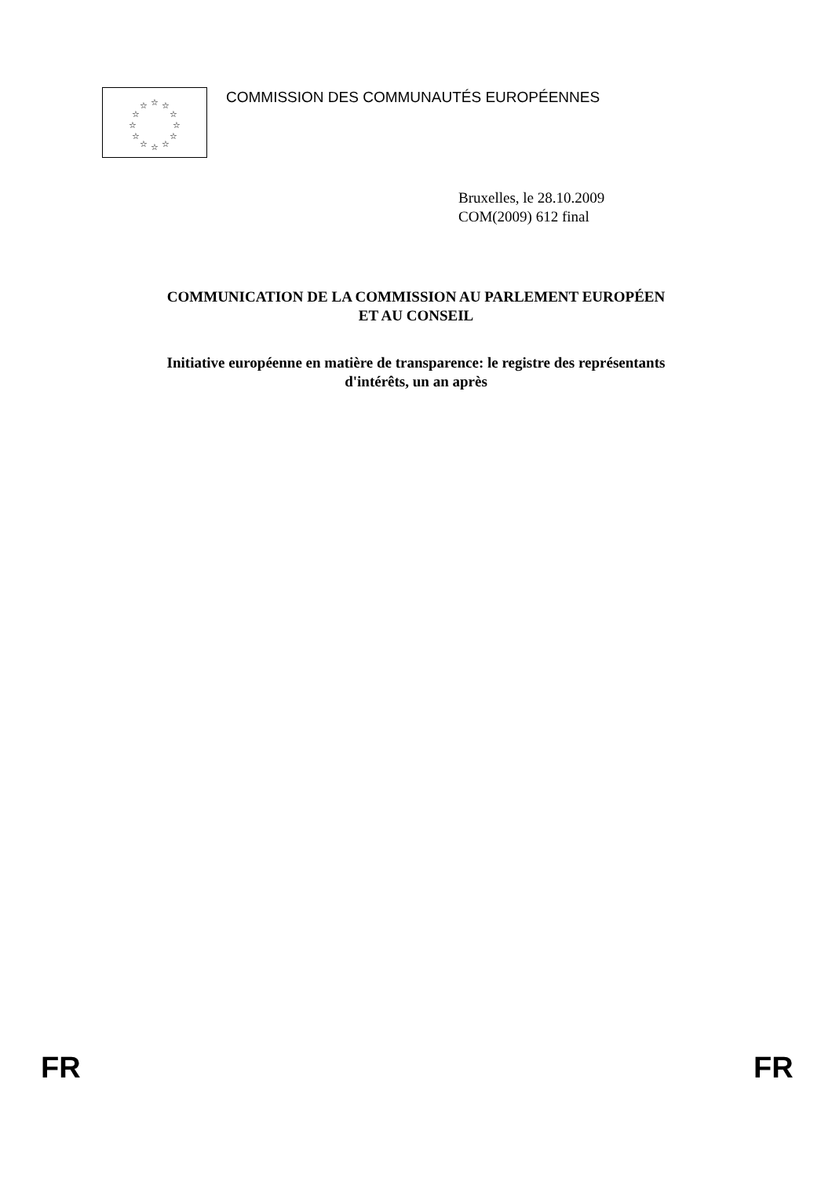☆
☆
☆
☆
☆
☆
☆
☆
☆
☆
☆
☆
COMMISSION DES COMMUNAUTÉS EUROPÉENNES
Bruxelles, le 28.10.2009
COM(2009) 612 final
COMMUNICATION DE LA COMMISSION AU PARLEMENT EUROPÉEN
ET AU CONSEIL
Initiative européenne en matière de transparence: le registre des représentants
d'intérêts, un an après
FR FR